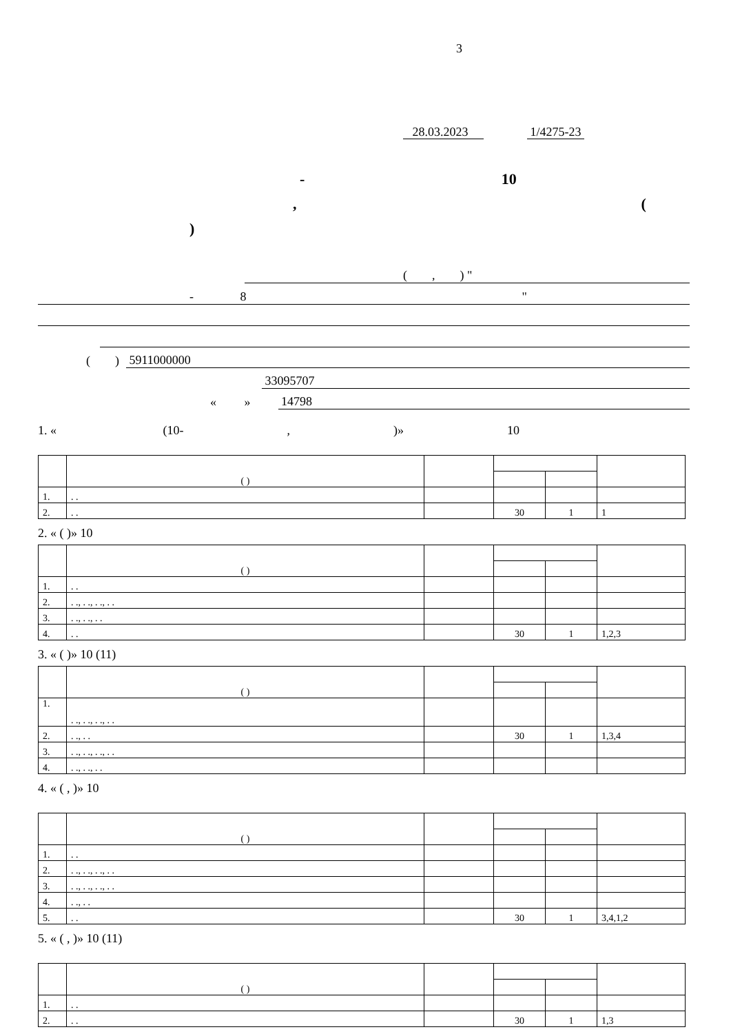3
28.03.2023 1/4275-23
- 10
, (
)
( , ) "
- 8 "
( ) 5911000000
33095707
« » 14798
1. « (10-,)» 10
| | ( ) | | | | |
| 1. | . . | | | | |
| 2. | . . | | 30 | 1 | 1 |
2. « ( )» 10
| | ( ) | | | | |
| 1. | . . | | | | |
| 2. | . ., . ., . ., . . | | | | |
| 3. | . ., . ., . . | | | | |
| 4. | . . | | 30 | 1 | 1,2,3 |
3. « ( )» 10 (11)
| | ( ) | | | | |
| 1. | . ., . ., . ., . . | | | | |
| 2. | . ., . . | | 30 | 1 | 1,3,4 |
| 3. | . ., . ., . ., . . | | | | |
| 4. | . ., . ., . . | | | | |
4. « ( , )» 10
| | ( ) | | | | |
| 1. | . . | | | | |
| 2. | . ., . ., . ., . . | | | | |
| 3. | . ., . ., . ., . . | | | | |
| 4. | . ., . . | | | | |
| 5. | . . | | 30 | 1 | 3,4,1,2 |
5. « ( , )» 10 (11)
| | ( ) | | | | |
| 1. | . . | | | | |
| 2. | . . | | 30 | 1 | 1,3 |